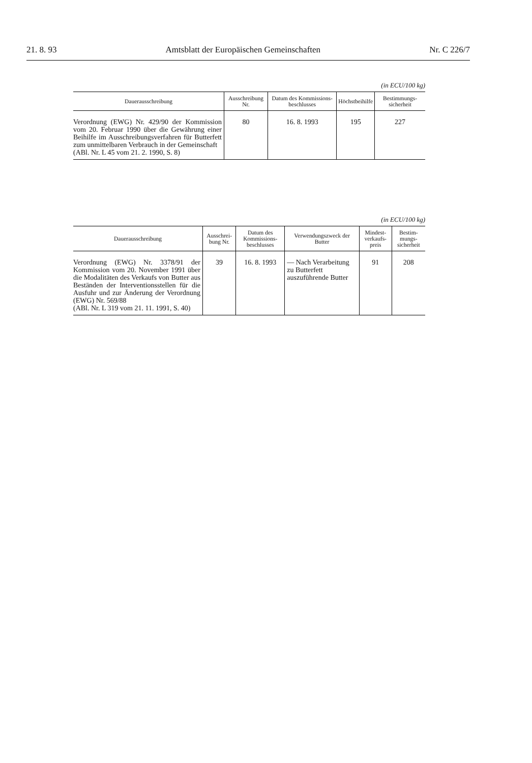21. 8. 93 Amtsblatt der Europäischen Gemeinschaften Nr. C 226/7
(in ECU/100 kg)
| Dauerausschreibung | Ausschreibung Nr. | Datum des Kommissions-beschlusses | Höchstbeihilfe | Bestimmungs-sicherheit |
| --- | --- | --- | --- | --- |
| Verordnung (EWG) Nr. 429/90 der Kommission vom 20. Februar 1990 über die Gewährung einer Beihilfe im Ausschreibungsverfahren für Butterfett zum unmittelbaren Verbrauch in der Gemeinschaft (ABl. Nr. L 45 vom 21. 2. 1990, S. 8) | 80 | 16. 8. 1993 | 195 | 227 |
(in ECU/100 kg)
| Dauerausschreibung | Ausschrei-bung Nr. | Datum des Kommissions-beschlusses | Verwendungszweck der Butter | Mindest-verkaufs-preis | Bestim-mungs-sicherheit |
| --- | --- | --- | --- | --- | --- |
| Verordnung (EWG) Nr. 3378/91 der Kommission vom 20. November 1991 über die Modalitäten des Verkaufs von Butter aus Beständen der Interventionsstellen für die Ausfuhr und zur Änderung der Verordnung (EWG) Nr. 569/88 (ABl. Nr. L 319 vom 21. 11. 1991, S. 40) | 39 | 16. 8. 1993 | — Nach Verarbeitung zu Butterfett auszuführende Butter | 91 | 208 |